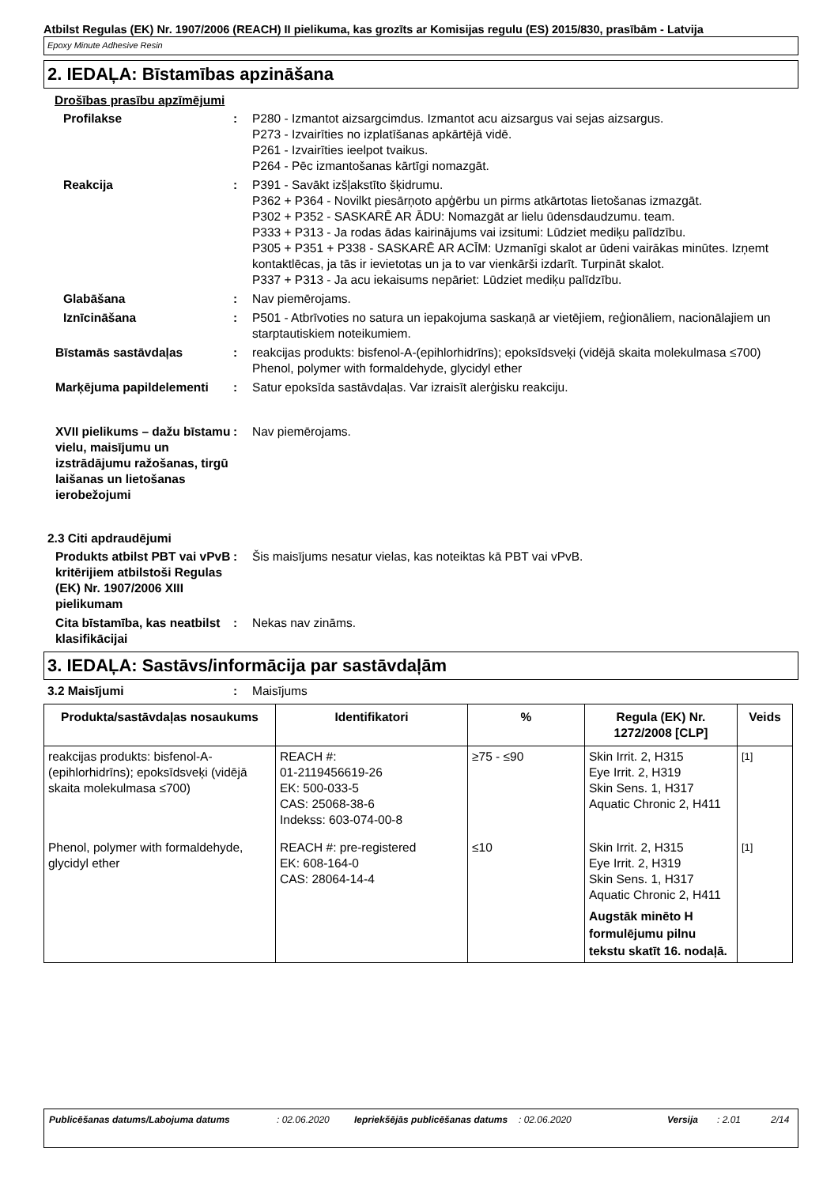Atbilst Regulas (EK) Nr. 1907/2006 (REACH) II pielikuma, kas grozīts ar Komisijas regulu (ES) 2015/830, prasībām - Latvija
Epoxy Minute Adhesive Resin
2. IEDAĻA: Bīstamības apzināšana
Drošības prasību apzīmējumi
Profilakse : P280 - Izmantot aizsargcimdus. Izmantot acu aizsargus vai sejas aizsargus.
P273 - Izvairīties no izplatīšanas apkārtējā vidē.
P261 - Izvairīties ieelpot tvaikus.
P264 - Pēc izmantošanas kārtīgi nomazgāt.
Reakcija : P391 - Savākt izšļakstīto šķidrumu.
P362 + P364 - Novilkt piesārņoto apģērbu un pirms atkārtotas lietošanas izmazgāt.
P302 + P352 - SASKARĒ AR ĀDU: Nomazgāt ar lielu ūdensdaudzumu. team.
P333 + P313 - Ja rodas ādas kairinājums vai izsitumi: Lūdziet mediķu palīdzību.
P305 + P351 + P338 - SASKARĒ AR ACĪM: Uzmanīgi skalot ar ūdeni vairākas minūtes. Izņemt kontaktlēcas, ja tās ir ievietotas un ja to var vienkārši izdarīt. Turpināt skalot.
P337 + P313 - Ja acu iekaisums nepāriet: Lūdziet mediķu palīdzību.
Glabāšana : Nav piemērojams.
Iznīcināšana : P501 - Atbrīvoties no satura un iepakojuma saskaņā ar vietējiem, reģionāliem, nacionālajiem un starptautiskiem noteikumiem.
Bīstamās sastāvdaļas : reakcijas produkts: bisfenol-A-(epihlorhidrīns); epoksīdsveķi (vidējā skaita molekulmasa ≤700)
Phenol, polymer with formaldehyde, glycidyl ether
Marķējuma papildelementi : Satur epoksīda sastāvdaļas. Var izraisīt alerģisku reakciju.
XVII pielikums – dažu bīstamu vielu, maisījumu un izstrādājumu ražošanas, tirgū laišanas un lietošanas ierobežojumi
: Nav piemērojams.
2.3 Citi apdraudējumi
Produkts atbilst PBT vai vPvB kritērijiem atbilstoši Regulas (EK) Nr. 1907/2006 XIII pielikumam
: Šis maisījums nesatur vielas, kas noteiktas kā PBT vai vPvB.
Cita bīstamība, kas neatbilst klasifikācijai
: Nekas nav zināms.
3. IEDAĻA: Sastāvs/informācija par sastāvdaļām
3.2 Maisījumi : Maisījums
| Produkta/sastāvdaļas nosaukums | Identifikatori | % | Regula (EK) Nr. 1272/2008 [CLP] | Veids |
| --- | --- | --- | --- | --- |
| reakcijas produkts: bisfenol-A-(epihlorhidrīns); epoksīdsveķi (vidējā skaita molekulmasa ≤700) | REACH #: 01-2119456619-26 EK: 500-033-5 CAS: 25068-38-6 Indekss: 603-074-00-8 | ≥75 - ≤90 | Skin Irrit. 2, H315 Eye Irrit. 2, H319 Skin Sens. 1, H317 Aquatic Chronic 2, H411 | <sup>[1]</sup> |
| Phenol, polymer with formaldehyde, glycidyl ether | REACH #: pre-registered EK: 608-164-0 CAS: 28064-14-4 | ≤10 | Skin Irrit. 2, H315 Eye Irrit. 2, H319 Skin Sens. 1, H317 Aquatic Chronic 2, H411 Augstāk minēto H formulējumu pilnu tekstu skatīt 16. nodaļā. | <sup>[1]</sup> |
Publicēšanas datums/Labojuma datums: 02.06.2020 Iepriekšējās publicēšanas datums: 02.06.2020 Versija: 2.01 2/14